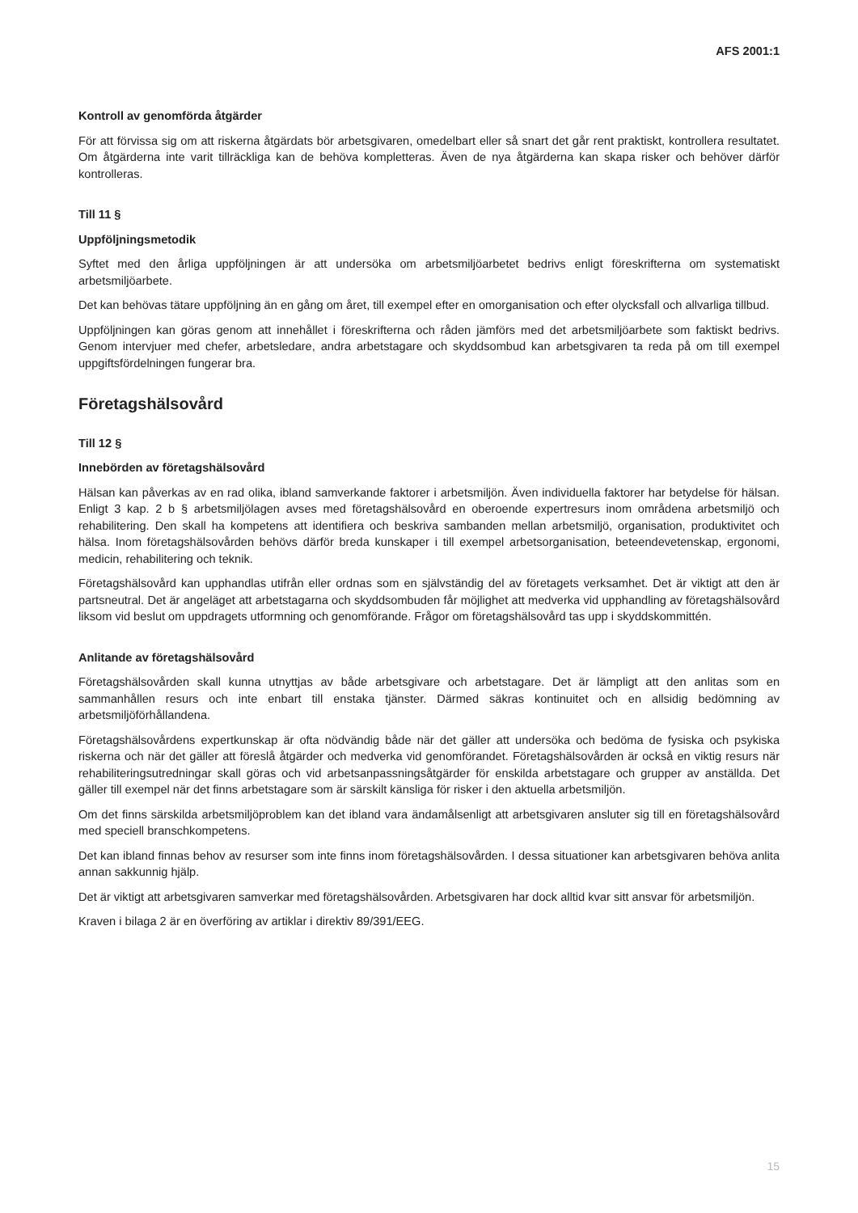AFS 2001:1
Kontroll av genomförda åtgärder
För att förvissa sig om att riskerna åtgärdats bör arbetsgivaren, omedelbart eller så snart det går rent praktiskt, kontrollera resultatet. Om åtgärderna inte varit tillräckliga kan de behöva kompletteras. Även de nya åtgärderna kan skapa risker och behöver därför kontrolleras.
Till 11 §
Uppföljningsmetodik
Syftet med den årliga uppföljningen är att undersöka om arbetsmiljöarbetet bedrivs enligt föreskrifterna om systematiskt arbetsmiljöarbete.
Det kan behövas tätare uppföljning än en gång om året, till exempel efter en omorganisation och efter olycksfall och allvarliga tillbud.
Uppföljningen kan göras genom att innehållet i föreskrifterna och råden jämförs med det arbetsmiljöarbete som faktiskt bedrivs. Genom intervjuer med chefer, arbetsledare, andra arbetstagare och skyddsombud kan arbetsgivaren ta reda på om till exempel uppgiftsfördelningen fungerar bra.
Företagshälsovård
Till 12 §
Innebörden av företagshälsovård
Hälsan kan påverkas av en rad olika, ibland samverkande faktorer i arbetsmiljön. Även individuella faktorer har betydelse för hälsan. Enligt 3 kap. 2 b § arbetsmiljölagen avses med företagshälsovård en oberoende expertresurs inom områdena arbetsmiljö och rehabilitering. Den skall ha kompetens att identifiera och beskriva sambanden mellan arbetsmiljö, organisation, produktivitet och hälsa. Inom företagshälsovården behövs därför breda kunskaper i till exempel arbetsorganisation, beteendevetenskap, ergonomi, medicin, rehabilitering och teknik.
Företagshälsovård kan upphandlas utifrån eller ordnas som en självständig del av företagets verksamhet. Det är viktigt att den är partsneutral. Det är angeläget att arbetstagarna och skyddsombuden får möjlighet att medverka vid upphandling av företagshälsovård liksom vid beslut om uppdragets utformning och genomförande. Frågor om företagshälsovård tas upp i skyddskommittén.
Anlitande av företagshälsovård
Företagshälsovården skall kunna utnyttjas av både arbetsgivare och arbetstagare. Det är lämpligt att den anlitas som en sammanhållen resurs och inte enbart till enstaka tjänster. Därmed säkras kontinuitet och en allsidig bedömning av arbetsmiljöförhållandena.
Företagshälsovårdens expertkunskap är ofta nödvändig både när det gäller att undersöka och bedöma de fysiska och psykiska riskerna och när det gäller att föreslå åtgärder och medverka vid genomförandet. Företagshälsovården är också en viktig resurs när rehabiliteringsutredningar skall göras och vid arbetsanpassningsåtgärder för enskilda arbetstagare och grupper av anställda. Det gäller till exempel när det finns arbetstagare som är särskilt känsliga för risker i den aktuella arbetsmiljön.
Om det finns särskilda arbetsmiljöproblem kan det ibland vara ändamålsenligt att arbetsgivaren ansluter sig till en företagshälsovård med speciell branschkompetens.
Det kan ibland finnas behov av resurser som inte finns inom företagshälsovården. I dessa situationer kan arbetsgivaren behöva anlita annan sakkunnig hjälp.
Det är viktigt att arbetsgivaren samverkar med företagshälsovården. Arbetsgivaren har dock alltid kvar sitt ansvar för arbetsmiljön.
Kraven i bilaga 2 är en överföring av artiklar i direktiv 89/391/EEG.
15